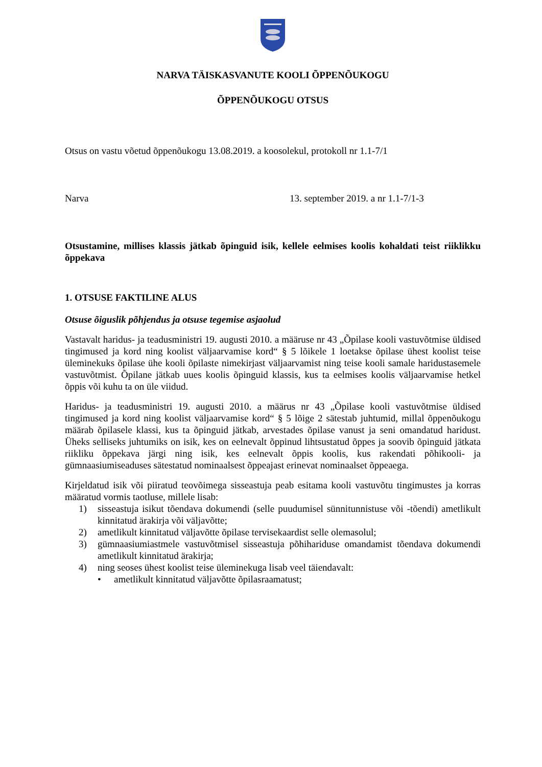NARVA TÄISKASVANUTE KOOLI ÕPPENÕUKOGU
ÕPPENÕUKOGU OTSUS
Otsus on vastu võetud õppenõukogu 13.08.2019. a koosolekul, protokoll nr 1.1-7/1
Narva 13. september 2019. a nr 1.1-7/1-3
Otsustamine, millises klassis jätkab õpinguid isik, kellele eelmises koolis kohaldati teist riiklikku õppekava
1. OTSUSE FAKTILINE ALUS
Otsuse õiguslik põhjendus ja otsuse tegemise asjaolud
Vastavalt haridus- ja teadusministri 19. augusti 2010. a määruse nr 43 „Õpilase kooli vastuvõtmise üldised tingimused ja kord ning koolist väljaarvamise kord“ § 5 lõikele 1 loetakse õpilase ühest koolist teise üleminekuks õpilase ühe kooli õpilaste nimekirjast väljaarvamist ning teise kooli samale haridustasemele vastuvõtmist. Õpilane jätkab uues koolis õpinguid klassis, kus ta eelmises koolis väljaarvamise hetkel õppis või kuhu ta on üle viidud.
Haridus- ja teadusministri 19. augusti 2010. a määrus nr 43 „Õpilase kooli vastuvõtmise üldised tingimused ja kord ning koolist väljaarvamise kord“ § 5 lõige 2 sätestab juhtumid, millal õppenõukogu määrab õpilasele klassi, kus ta õpinguid jätkab, arvestades õpilase vanust ja seni omandatud haridust. Üheks selliseks juhtumiks on isik, kes on eelnevalt õppinud lihtsustatud õppes ja soovib õpinguid jätkata riikliku õppekava järgi ning isik, kes eelnevalt õppis koolis, kus rakendati põhikooli- ja gümnaasiumiseaduses sätestatud nominaalsest õppeajast erinevat nominaalset õppeaega.
Kirjeldatud isik või piiratud teovõimega sisseastuja peab esitama kooli vastuvõtu tingimustes ja korras määratud vormis taotluse, millele lisab:
1) sisseastuja isikut tõendava dokumendi (selle puudumisel sünnitunnistuse või -tõendi) ametlikult kinnitatud ärakirja või väljavõtte;
2) ametlikult kinnitatud väljavõtte õpilase tervisekaardist selle olemasolul;
3) gümnaasiumiastmele vastuvõtmisel sisseastuja põhihariduse omandamist tõendava dokumendi ametlikult kinnitatud ärakirja;
4) ning seoses ühest koolist teise üleminekuga lisab veel täiendavalt:
• ametlikult kinnitatud väljavõtte õpilasraamatust;